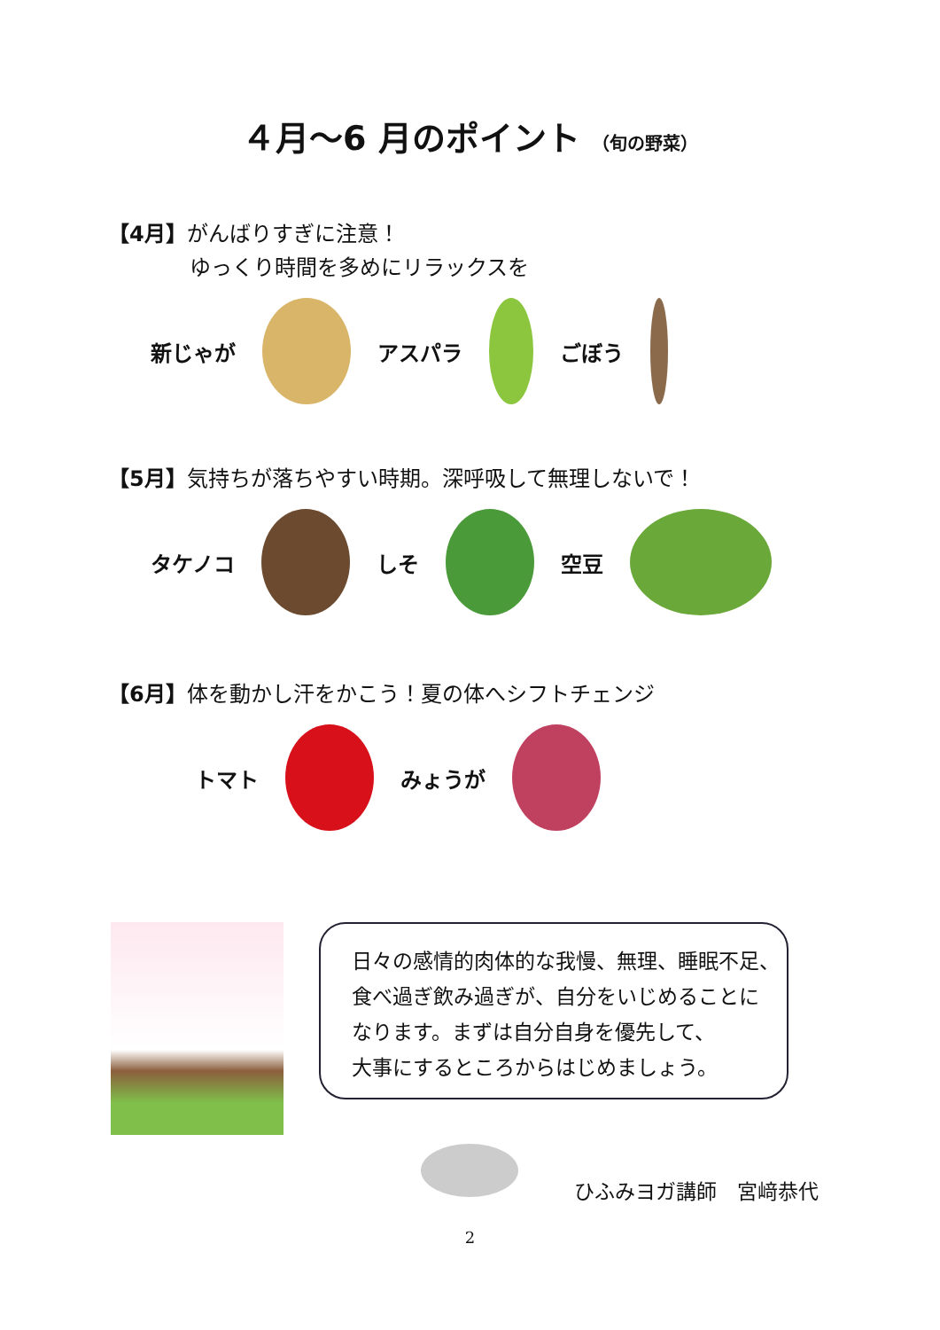４月〜6 月のポイント （旬の野菜）
【4月】がんばりすぎに注意！
ゆっくり時間を多めにリラックスを
新じゃが アスパラ ごぼう
【5月】気持ちが落ちやすい時期。深呼吸して無理しないで！
タケノコ しそ 空豆
【6月】体を動かし汗をかこう！夏の体へシフトチェンジ
トマト みょうが
日々の感情的肉体的な我慢、無理、睡眠不足、
食べ過ぎ飲み過ぎが、自分をいじめることに
なります。まずは自分自身を優先して、
大事にするところからはじめましょう。
ひふみヨガ講師　宮﨑恭代
2